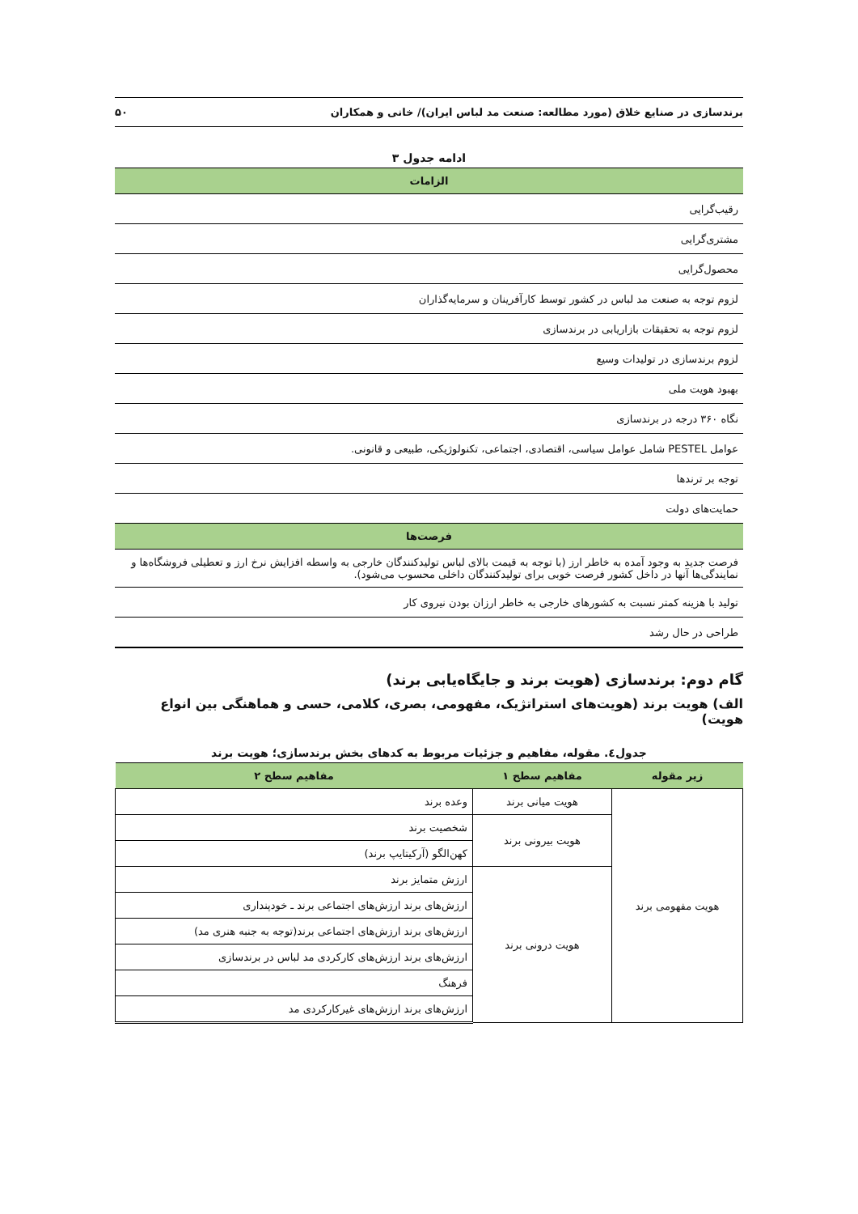برندسازی در صنایع خلاق (مورد مطالعه: صنعت مد لباس ایران)/ خانی و همکاران ۵۰
ادامه جدول ۳
| الزامات |
| --- |
| رقیب‌گرایی |
| مشتری‌گرایی |
| محصول‌گرایی |
| لزوم توجه به صنعت مد لباس در کشور توسط کارآفرینان و سرمایه‌گذاران |
| لزوم توجه به تحقیقات بازاریابی در برندسازی |
| لزوم برندسازی در تولیدات وسیع |
| بهبود هویت ملی |
| نگاه ۳۶۰ درجه در برندسازی |
| عوامل PESTEL شامل عوامل سیاسی، اقتصادی، اجتماعی، تکنولوژیکی، طبیعی و قانونی. |
| توجه بر ترندها |
| حمایت‌های دولت |
| فرصت‌ها |
| فرصت جدید به وجود آمده به خاطر ارز (با توجه به قیمت بالای لباس تولیدکنندگان خارجی به واسطه افزایش نرخ ارز و تعطیلی فروشگاه‌ها و نمایندگی‌ها آنها در داخل کشور فرصت خوبی برای تولیدکنندگان داخلی محسوب می‌شود). |
| تولید با هزینه کمتر نسبت به کشورهای خارجی به خاطر ارزان بودن نیروی کار |
| طراحی در حال رشد |
گام دوم: برندسازی (هویت برند و جایگاه‌یابی برند)
الف) هویت برند (هویت‌های استراتژیک، مفهومی، بصری، کلامی، حسی و هماهنگی بین انواع هویت)
جدول٤. مقوله، مفاهیم و جزئیات مربوط به کدهای بخش برندسازی؛ هویت برند
| زیر مقوله | مفاهیم سطح ۱ | مفاهیم سطح ۲ |
| --- | --- | --- |
| هویت مفهومی برند | هویت میانی برند | وعده برند |
| | هویت بیرونی برند | شخصیت برند |
| | | کهن‌الگو (آرکیتایپ برند) |
| | هویت درونی برند | ارزش متمایز برند |
| | | ارزش‌های برند ارزش‌های اجتماعی برند ـ خودپنداری |
| | | ارزش‌های برند ارزش‌های اجتماعی برند(توجه به جنبه هنری مد) |
| | | ارزش‌های برند ارزش‌های کارکردی مد لباس در برندسازی |
| | | فرهنگ |
| | | ارزش‌های برند ارزش‌های غیرکارکردی مد |